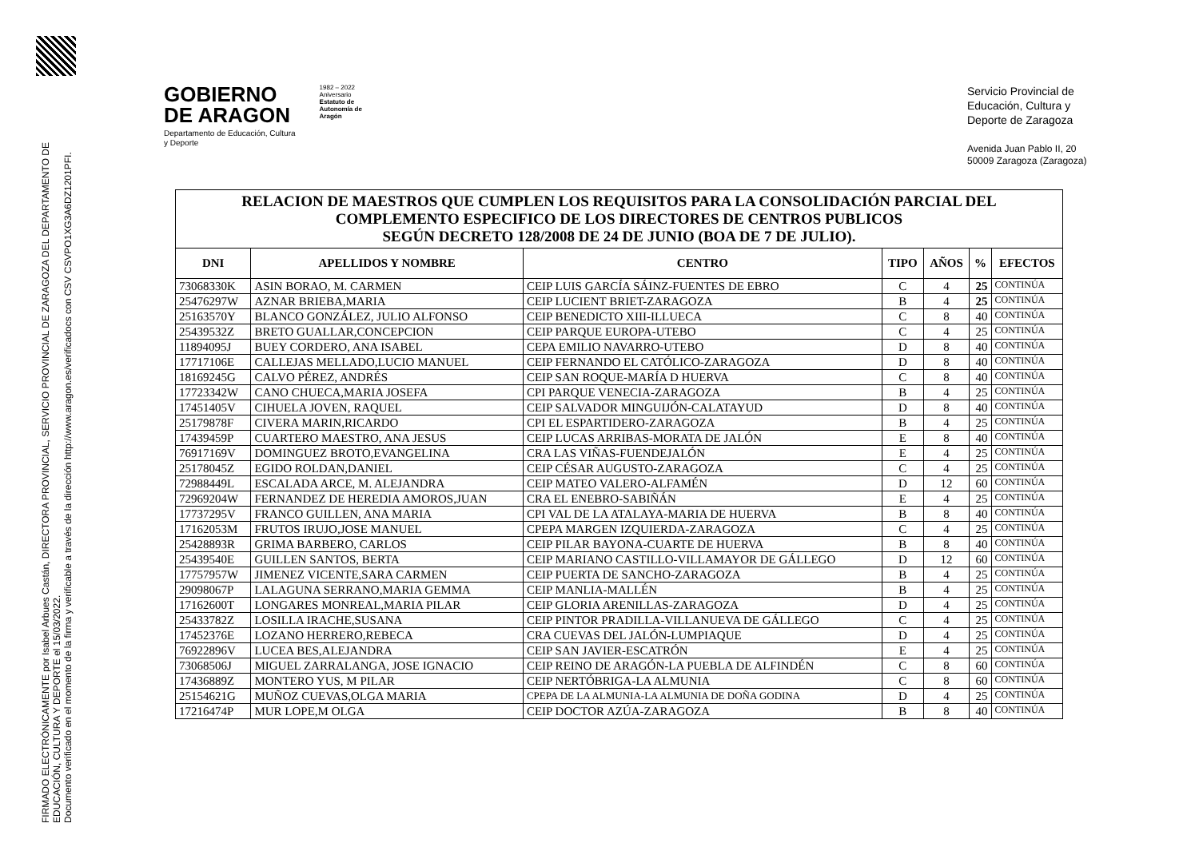FIRMADO ELECTRÓNICAMENTE por Isabel Arbues Castán, DIRECTORA PROVINCIAL, SERVICIO PROVINCIAL DE ZARAGOZA DEL DEPARTAMENTO DE
EDUCACIÓN, CULTURA Y DEPORTE el 15/03/2022.
Documento verificado en el momento de la firma y verificable a través de la dirección http://www.aragon.es/verificadocs con CSV CSVPO1XG3A6DZ1201PFI.
GOBIERNO
DE ARAGON
Departamento de Educación, Cultura
y Deporte
1982 – 2022
Aniversario
Estatuto de
Autonomía de
Aragón
Servicio Provincial de Educación, Cultura y Deporte de Zaragoza
Avenida Juan Pablo II, 20
50009 Zaragoza (Zaragoza)
| RELACION DE MAESTROS QUE CUMPLEN LOS REQUISITOS PARA LA CONSOLIDACIÓN PARCIAL DEL COMPLEMENTO ESPECIFICO DE LOS DIRECTORES DE CENTROS PUBLICOS SEGÚN DECRETO 128/2008 DE 24 DE JUNIO (BOA DE 7 DE JULIO). | | | | | | |
| --- | --- | --- | --- | --- | --- | --- |
| DNI | APELLIDOS Y NOMBRE | CENTRO | TIPO | AÑOS | % | EFECTOS |
| 73068330K | ASIN BORAO, M. CARMEN | CEIP LUIS GARCÍA SÁINZ-FUENTES DE EBRO | C | 4 | 25 | CONTINÚA |
| 25476297W | AZNAR BRIEBA,MARIA | CEIP LUCIENT BRIET-ZARAGOZA | B | 4 | 25 | CONTINÚA |
| 25163570Y | BLANCO GONZÁLEZ, JULIO ALFONSO | CEIP BENEDICTO XIII-ILLUECA | C | 8 | 40 | CONTINÚA |
| 25439532Z | BRETO GUALLAR,CONCEPCION | CEIP PARQUE EUROPA-UTEBO | C | 4 | 25 | CONTINÚA |
| 11894095J | BUEY CORDERO, ANA ISABEL | CEPA EMILIO NAVARRO-UTEBO | D | 8 | 40 | CONTINÚA |
| 17717106E | CALLEJAS MELLADO,LUCIO MANUEL | CEIP FERNANDO EL CATÓLICO-ZARAGOZA | D | 8 | 40 | CONTINÚA |
| 18169245G | CALVO PÉREZ, ANDRÉS | CEIP SAN ROQUE-MARÍA D HUERVA | C | 8 | 40 | CONTINÚA |
| 17723342W | CANO CHUECA,MARIA JOSEFA | CPI PARQUE VENECIA-ZARAGOZA | B | 4 | 25 | CONTINÚA |
| 17451405V | CIHUELA JOVEN, RAQUEL | CEIP SALVADOR MINGUIJÓN-CALATAYUD | D | 8 | 40 | CONTINÚA |
| 25179878F | CIVERA MARIN,RICARDO | CPI EL ESPARTIDERO-ZARAGOZA | B | 4 | 25 | CONTINÚA |
| 17439459P | CUARTERO MAESTRO, ANA JESUS | CEIP LUCAS ARRIBAS-MORATA DE JALÓN | E | 8 | 40 | CONTINÚA |
| 76917169V | DOMINGUEZ BROTO,EVANGELINA | CRA LAS VIÑAS-FUENDEJALÓN | E | 4 | 25 | CONTINÚA |
| 25178045Z | EGIDO ROLDAN,DANIEL | CEIP CÉSAR AUGUSTO-ZARAGOZA | C | 4 | 25 | CONTINÚA |
| 72988449L | ESCALADA ARCE, M. ALEJANDRA | CEIP MATEO VALERO-ALFAMÉN | D | 12 | 60 | CONTINÚA |
| 72969204W | FERNANDEZ DE HEREDIA AMOROS,JUAN | CRA EL ENEBRO-SABIÑÁN | E | 4 | 25 | CONTINÚA |
| 17737295V | FRANCO GUILLEN, ANA MARIA | CPI VAL DE LA ATALAYA-MARIA DE HUERVA | B | 8 | 40 | CONTINÚA |
| 17162053M | FRUTOS IRUJO,JOSE MANUEL | CPEPA MARGEN IZQUIERDA-ZARAGOZA | C | 4 | 25 | CONTINÚA |
| 25428893R | GRIMA BARBERO, CARLOS | CEIP PILAR BAYONA-CUARTE DE HUERVA | B | 8 | 40 | CONTINÚA |
| 25439540E | GUILLEN SANTOS, BERTA | CEIP MARIANO CASTILLO-VILLAMAYOR DE GÁLLEGO | D | 12 | 60 | CONTINÚA |
| 17757957W | JIMENEZ VICENTE,SARA CARMEN | CEIP PUERTA DE SANCHO-ZARAGOZA | B | 4 | 25 | CONTINÚA |
| 29098067P | LALAGUNA SERRANO,MARIA GEMMA | CEIP MANLIA-MALLÉN | B | 4 | 25 | CONTINÚA |
| 17162600T | LONGARES MONREAL,MARIA PILAR | CEIP GLORIA ARENILLAS-ZARAGOZA | D | 4 | 25 | CONTINÚA |
| 25433782Z | LOSILLA IRACHE,SUSANA | CEIP PINTOR PRADILLA-VILLANUEVA DE GÁLLEGO | C | 4 | 25 | CONTINÚA |
| 17452376E | LOZANO HERRERO,REBECA | CRA CUEVAS DEL JALÓN-LUMPIAQUE | D | 4 | 25 | CONTINÚA |
| 76922896V | LUCEA BES,ALEJANDRA | CEIP SAN JAVIER-ESCATRÓN | E | 4 | 25 | CONTINÚA |
| 73068506J | MIGUEL ZARRALANGA, JOSE IGNACIO | CEIP REINO DE ARAGÓN-LA PUEBLA DE ALFINDÉN | C | 8 | 60 | CONTINÚA |
| 17436889Z | MONTERO YUS, M PILAR | CEIP NERTÓBRIGA-LA ALMUNIA | C | 8 | 60 | CONTINÚA |
| 25154621G | MUÑOZ CUEVAS,OLGA MARIA | CPEPA DE LA ALMUNIA-LA ALMUNIA DE DOÑA GODINA | D | 4 | 25 | CONTINÚA |
| 17216474P | MUR LOPE,M OLGA | CEIP DOCTOR AZÚA-ZARAGOZA | B | 8 | 40 | CONTINÚA |